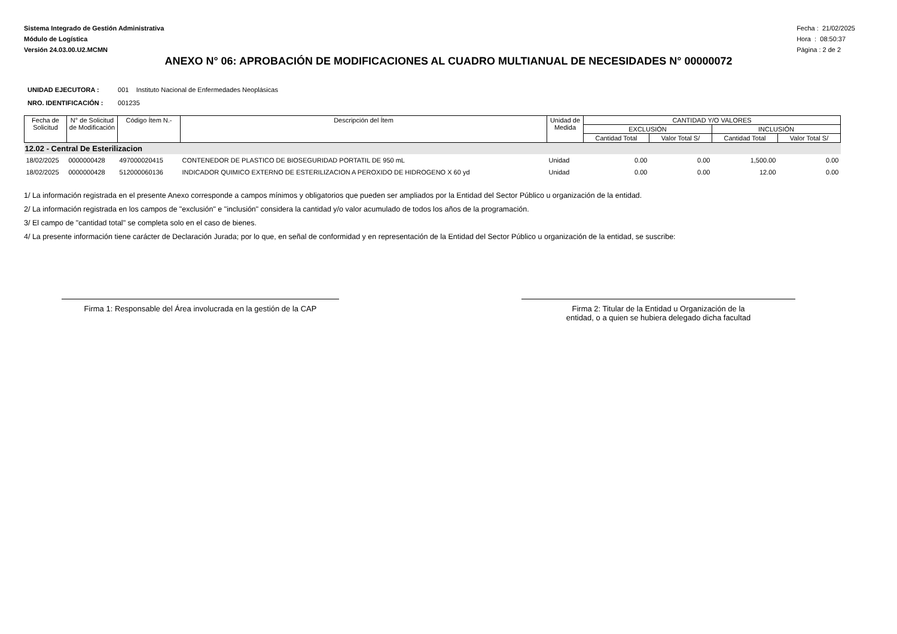Sistema Integrado de Gestión Administrativa
Módulo de Logística
Versión 24.03.00.U2.MCMN
Fecha : 21/02/2025
Hora : 08:50:37
Página : 2 de 2
ANEXO N° 06: APROBACIÓN DE MODIFICACIONES AL CUADRO MULTIANUAL DE NECESIDADES N° 00000072
UNIDAD EJECUTORA : 001 Instituto Nacional de Enfermedades Neoplásicas
NRO. IDENTIFICACIÓN : 001235
| Fecha de Solicitud | N° de Solicitud de Modificación | Código Ítem N.- | Descripción del Ítem | Unidad de Medida | CANTIDAD Y/O VALORES | | | |
| --- | --- | --- | --- | --- | --- | --- | --- | --- |
| | | | | | EXCLUSIÓN | | INCLUSIÓN | |
| | | | | | Cantidad Total | Valor Total S/ | Cantidad Total | Valor Total S/ |
| 12.02 - Central De Esterilizacion | | | | | | | | |
| 18/02/2025 | 0000000428 | 497000020415 | CONTENEDOR DE PLASTICO DE BIOSEGURIDAD PORTATIL DE 950 mL | Unidad | 0.00 | 0.00 | 1,500.00 | 0.00 |
| 18/02/2025 | 0000000428 | 512000060136 | INDICADOR QUIMICO EXTERNO DE ESTERILIZACION A PEROXIDO DE HIDROGENO X 60 yd | Unidad | 0.00 | 0.00 | 12.00 | 0.00 |
1/ La información registrada en el presente Anexo corresponde a campos mínimos y obligatorios que pueden ser ampliados por la Entidad del Sector Público u organización de la entidad.
2/ La información registrada en los campos de "exclusión" e "inclusión" considera la cantidad y/o valor acumulado de todos los años de la programación.
3/ El campo de "cantidad total" se completa solo en el caso de bienes.
4/ La presente información tiene carácter de Declaración Jurada; por lo que, en señal de conformidad y en representación de la Entidad del Sector Público u organización de la entidad, se suscribe:
Firma 1: Responsable del Área involucrada en la gestión de la CAP
Firma 2: Titular de la Entidad u Organización de la
entidad, o a quien se hubiera delegado dicha facultad